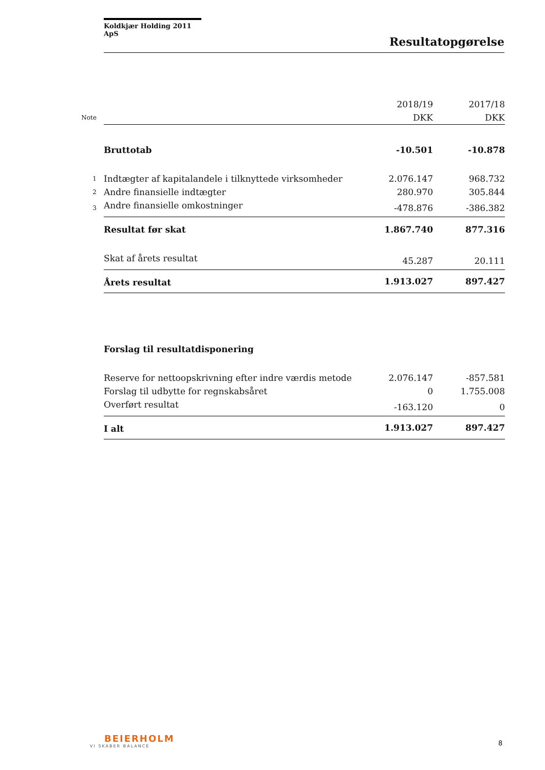Koldkjær Holding 2011 ApS
Resultatopgørelse
| | | 2018/19 | 2017/18 |
| Note | | DKK | DKK |
| | Bruttotab | -10.501 | -10.878 |
| 1 | Indtægter af kapitalandele i tilknyttede virksomheder | 2.076.147 | 968.732 |
| 2 | Andre finansielle indtægter | 280.970 | 305.844 |
| 3 | Andre finansielle omkostninger | -478.876 | -386.382 |
| | Resultat før skat | 1.867.740 | 877.316 |
| | Skat af årets resultat | 45.287 | 20.111 |
| | Årets resultat | 1.913.027 | 897.427 |
| | Forslag til resultatdisponering | | |
| | Reserve for nettoopskrivning efter indre værdis metode | 2.076.147 | -857.581 |
| | Forslag til udbytte for regnskabsåret | 0 | 1.755.008 |
| | Overført resultat | -163.120 | 0 |
| | I alt | 1.913.027 | 897.427 |
BEIERHOLM
VI SKABER BALANCE
8